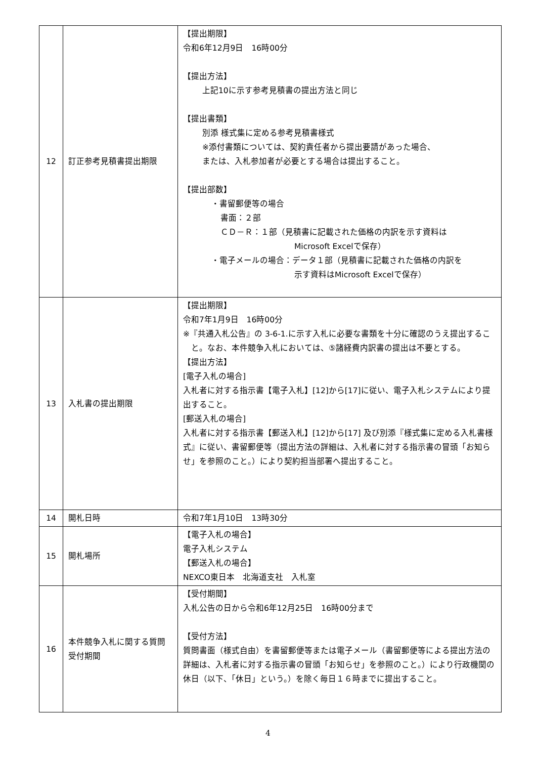| 12 | 訂正参考見積書提出期限 | 【提出期限】 令和6年12月9日 16時00分 【提出方法】 上記10に示す参考見積書の提出方法と同じ 【提出書類】 別添 様式集に定める参考見積書様式 ※添付書類については、契約責任者から提出要請があった場合、 または、入札参加者が必要とする場合は提出すること。 【提出部数】 ・書留郵便等の場合 書面：２部 ＣＤ－Ｒ：１部（見積書に記載された価格の内訳を示す資料は Microsoft Excelで保存） ・電子メールの場合：データ１部（見積書に記載された価格の内訳を 示す資料はMicrosoft Excelで保存） |
| 13 | 入札書の提出期限 | 【提出期限】 令和7年1月9日 16時00分 ※『共通入札公告』の 3-6-1.に示す入札に必要な書類を十分に確認のうえ提出すること。なお、本件競争入札においては、⑤諸経費内訳書の提出は不要とする。 【提出方法】 [電子入札の場合] 入札者に対する指示書【電子入札】[12]から[17]に従い、電子入札システムにより提出すること。 [郵送入札の場合] 入札者に対する指示書【郵送入札】[12]から[17] 及び別添『様式集に定める入札書様式』に従い、書留郵便等（提出方法の詳細は、入札者に対する指示書の冒頭「お知らせ」を参照のこと。）により契約担当部署へ提出すること。 |
| 14 | 開札日時 | 令和7年1月10日 13時30分 |
| 15 | 開札場所 | 【電子入札の場合】 電子入札システム 【郵送入札の場合】 NEXCO東日本 北海道支社 入札室 |
| 16 | 本件競争入札に関する質問受付期間 | 【受付期間】 入札公告の日から令和6年12月25日 16時00分まで 【受付方法】 質問書面（様式自由）を書留郵便等または電子メール（書留郵便等による提出方法の詳細は、入札者に対する指示書の冒頭「お知らせ」を参照のこと。）により行政機関の休日（以下、「休日」という。）を除く毎日１６時までに提出すること。 |
4